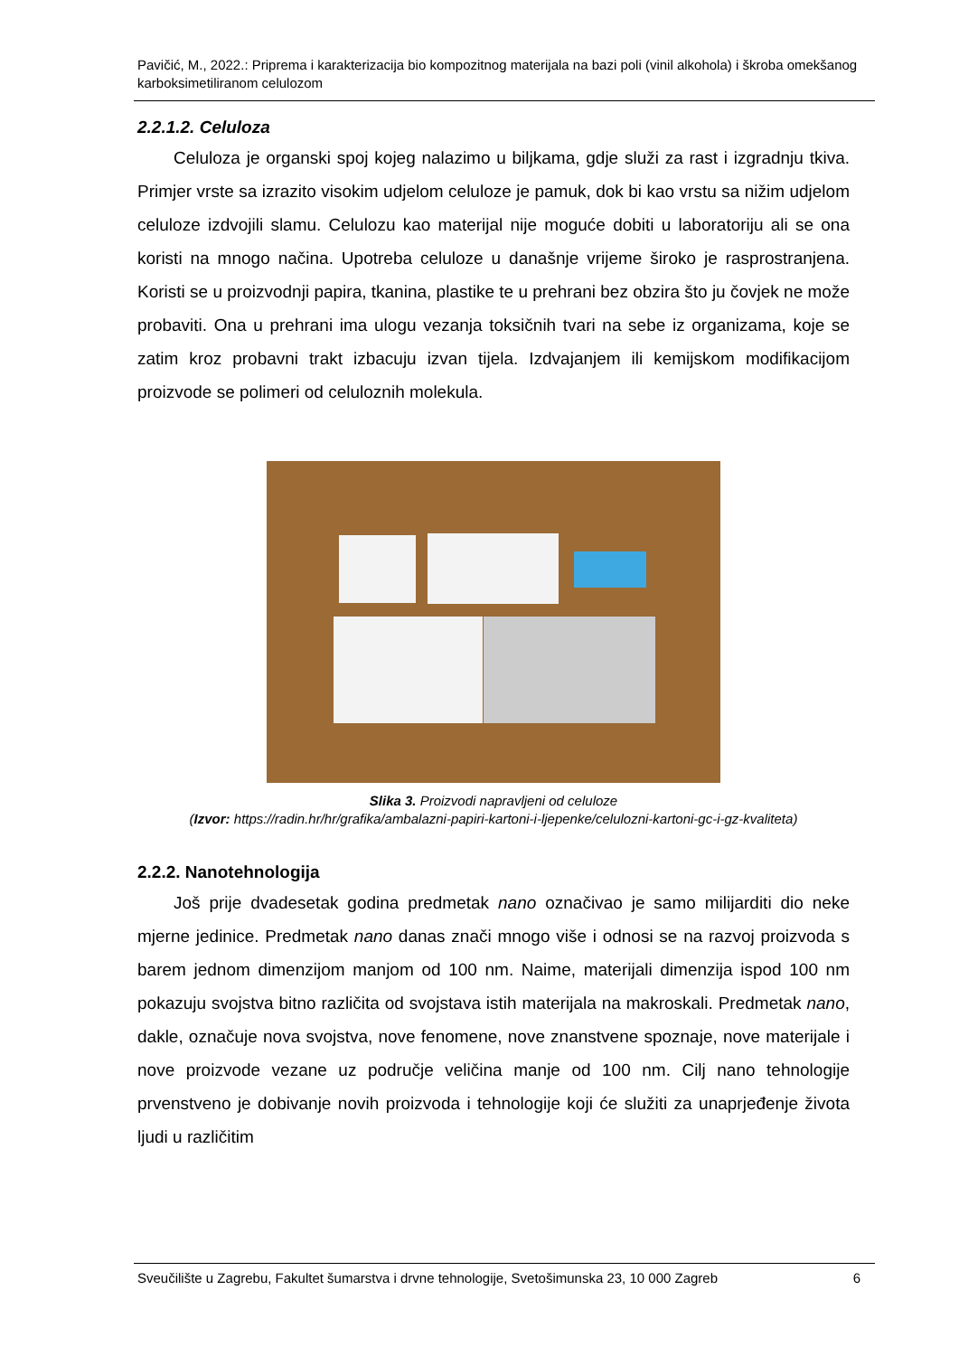Pavičić, M., 2022.: Priprema i karakterizacija bio kompozitnog materijala na bazi poli (vinil alkohola) i škroba omekšanog karboksimetiliranom celulozom
2.2.1.2. Celuloza
Celuloza je organski spoj kojeg nalazimo u biljkama, gdje služi za rast i izgradnju tkiva. Primjer vrste sa izrazito visokim udjelom celuloze je pamuk, dok bi kao vrstu sa nižim udjelom celuloze izdvojili slamu. Celulozu kao materijal nije moguće dobiti u laboratoriju ali se ona koristi na mnogo načina. Upotreba celuloze u današnje vrijeme široko je rasprostranjena. Koristi se u proizvodnji papira, tkanina, plastike te u prehrani bez obzira što ju čovjek ne može probaviti. Ona u prehrani ima ulogu vezanja toksičnih tvari na sebe iz organizama, koje se zatim kroz probavni trakt izbacuju izvan tijela. Izdvajanjem ili kemijskom modifikacijom proizvode se polimeri od celuloznih molekula.
Slika 3. Proizvodi napravljeni od celuloze
(Izvor: https://radin.hr/hr/grafika/ambalazni-papiri-kartoni-i-ljepenke/celulozni-kartoni-gc-i-gz-kvaliteta)
2.2.2. Nanotehnologija
Još prije dvadesetak godina predmetak nano označivao je samo milijarditi dio neke mjerne jedinice. Predmetak nano danas znači mnogo više i odnosi se na razvoj proizvoda s barem jednom dimenzijom manjom od 100 nm. Naime, materijali dimenzija ispod 100 nm pokazuju svojstva bitno različita od svojstava istih materijala na makroskali. Predmetak nano, dakle, označuje nova svojstva, nove fenomene, nove znanstvene spoznaje, nove materijale i nove proizvode vezane uz područje veličina manje od 100 nm. Cilj nano tehnologije prvenstveno je dobivanje novih proizvoda i tehnologije koji će služiti za unaprjeđenje života ljudi u različitim
Sveučilište u Zagrebu, Fakultet šumarstva i drvne tehnologije, Svetošimunska 23, 10 000 Zagreb 6